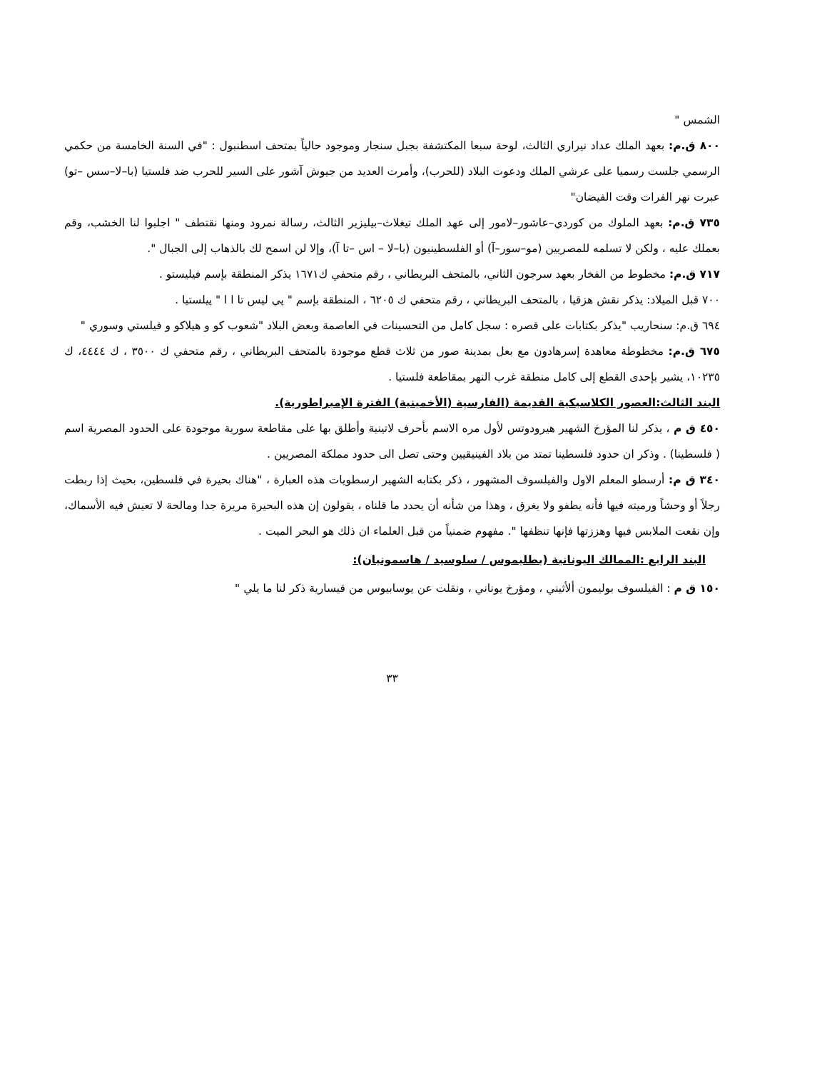الشمس "
٨٠٠ ق.م: بعهد الملك عداد نيراري الثالث، لوحة سبعا المكتشفة بجبل سنجار وموجود حالياً بمتحف اسطنبول : "في السنة الخامسة من حكمي الرسمي جلست رسميا على عرشي الملك ودعوت البلاد (للحرب)، وأمرت العديد من جيوش آشور على السير للحرب ضد فلستيا (با–لا–سس –تو) عبرت نهر الفرات وقت الفيضان"
٧٣٥ ق.م: بعهد الملوك من كوردي–عاشور–لامور إلى عهد الملك تيغلاث–بيليزير الثالث، رسالة نمرود ومنها نقتطف " اجلبوا لنا الخشب، وقم بعملك عليه ، ولكن لا تسلمه للمصريين (مو–سور–آ) أو الفلسطينيون (با–لا – اس –تا آ)، وإلا لن اسمح لك بالذهاب إلى الجبال ".
٧١٧ ق.م: مخطوط من الفخار بعهد سرجون الثاني، بالمتحف البريطاني ، رقم متحفي ك١٦٧١ يذكر المنطقة بإسم فيليستو .
٧٠٠ قبل الميلاد: يذكر نقش هزقيا ، بالمتحف البريطاني ، رقم متحفي ك ٦٢٠٥ ، المنطقة بإسم " پي ليس تا ا ا " پيلستيا .
٦٩٤ ق.م: سنحاريب "يذكر بكتابات على قصره : سجل كامل من التحسينات في العاصمة وبعض البلاد "شعوب كو و هيلاكو و فيلستي وسوري "
٦٧٥ ق.م: مخطوطة معاهدة إسرهادون مع بعل بمدينة صور من ثلاث قطع موجودة بالمتحف البريطاني ، رقم متحفي ك ٣٥٠٠ ، ك ٤٤٤٤، ك ١٠٢٣٥، يشير بإحدى القطع إلى كامل منطقة غرب النهر بمقاطعة فلستيا .
البند الثالث:العصور الكلاسيكية القديمة (الفارسية (الأخمينية) الفترة الإمبراطورية).
٤٥٠ ق م ، يذكر لنا المؤرخ الشهير هيرودوتس لأول مره الاسم بأحرف لاتينية وأطلق بها على مقاطعة سورية موجودة على الحدود المصرية اسم ( فلسطينا) . وذكر ان حدود فلسطينا تمتد من بلاد الفينيقيين وحتى تصل الى حدود مملكة المصريين .
٣٤٠ ق م: أرسطو المعلم الاول والفيلسوف المشهور ، ذكر بكتابه الشهير ارسطويات هذه العبارة ، "هناك بحيرة في فلسطين، بحيث إذا ربطت رجلاً أو وحشاً ورميته فيها فأنه يطفو ولا يغرق ، وهذا من شأنه أن يحدد ما قلناه ، يقولون إن هذه البحيرة مريرة جدا ومالحة لا تعيش فيه الأسماك، وإن نقعت الملابس فيها وهززتها فإنها تنظفها ". مفهوم ضمنياً من قبل العلماء ان ذلك هو البحر الميت .
البند الرابع :الممالك اليونانية (بطليموس / سلوسيد / هاسمونيان):
١٥٠ ق م : الفيلسوف بوليمون ألأثيني ، ومؤرخ يوناني ، ونقلت عن يوسابيوس من قيسارية ذكر لنا ما يلي "
٣٣